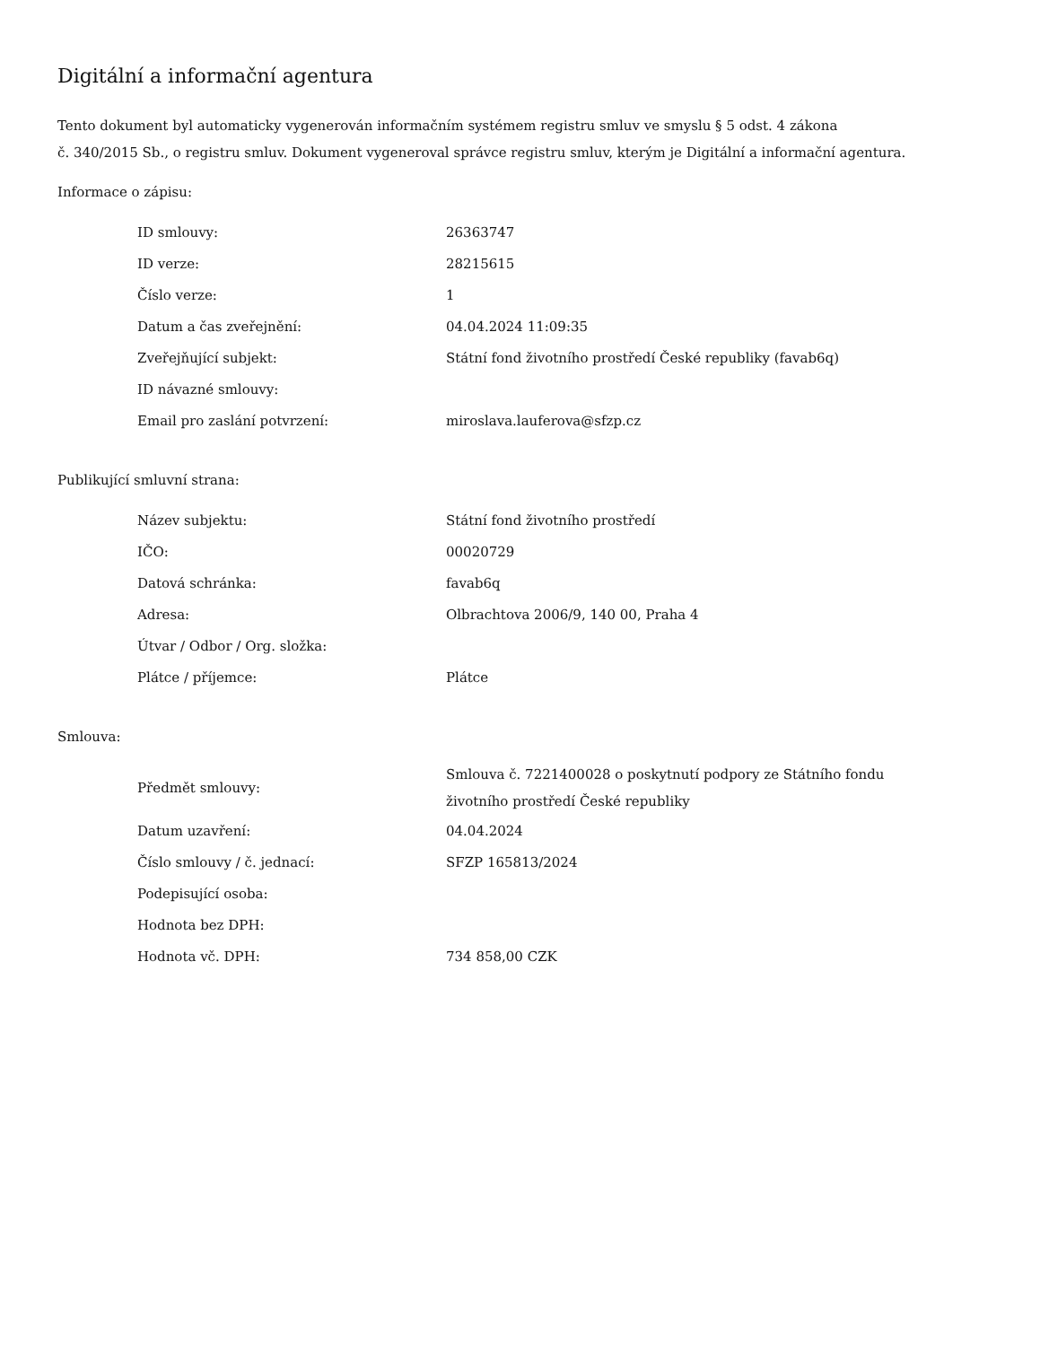Digitální a informační agentura
Tento dokument byl automaticky vygenerován informačním systémem registru smluv ve smyslu § 5 odst. 4 zákona
č. 340/2015 Sb., o registru smluv. Dokument vygeneroval správce registru smluv, kterým je Digitální a informační agentura.
Informace o zápisu:
| ID smlouvy: | 26363747 |
| ID verze: | 28215615 |
| Číslo verze: | 1 |
| Datum a čas zveřejnění: | 04.04.2024 11:09:35 |
| Zveřejňující subjekt: | Státní fond životního prostředí České republiky (favab6q) |
| ID návazné smlouvy: | |
| Email pro zaslání potvrzení: | miroslava.lauferova@sfzp.cz |
Publikující smluvní strana:
| Název subjektu: | Státní fond životního prostředí |
| IČO: | 00020729 |
| Datová schránka: | favab6q |
| Adresa: | Olbrachtova 2006/9, 140 00, Praha 4 |
| Útvar / Odbor / Org. složka: | |
| Plátce / příjemce: | Plátce |
Smlouva:
| Předmět smlouvy: | Smlouva č. 7221400028 o poskytnutí podpory ze Státního fondu životního prostředí České republiky |
| Datum uzavření: | 04.04.2024 |
| Číslo smlouvy / č. jednací: | SFZP 165813/2024 |
| Podepisující osoba: | |
| Hodnota bez DPH: | |
| Hodnota vč. DPH: | 734 858,00 CZK |